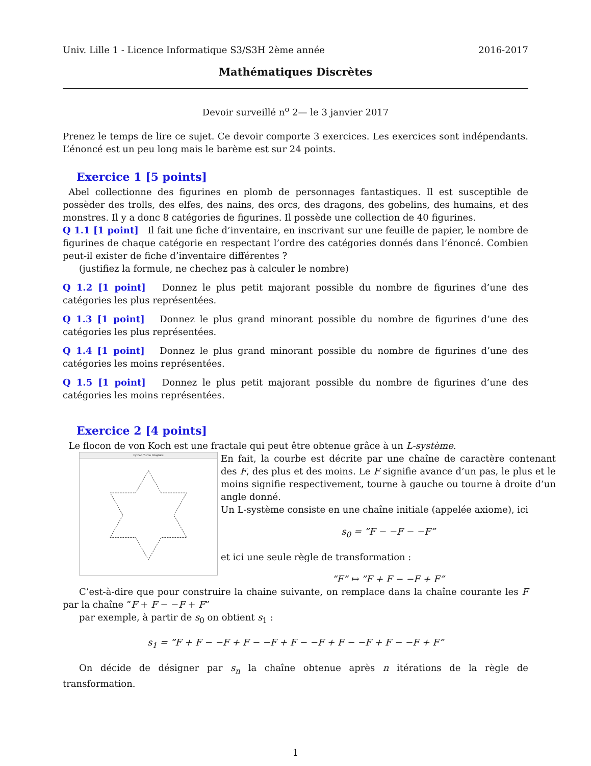Univ. Lille 1 - Licence Informatique S3/S3H 2ème année 2016-2017
Mathématiques Discrètes
Devoir surveillé n<sup>o</sup> 2— le 3 janvier 2017
Prenez le temps de lire ce sujet. Ce devoir comporte 3 exercices. Les exercices sont indépendants. L’énoncé est un peu long mais le barème est sur 24 points.
Exercice 1 [5 points]
Abel collectionne des figurines en plomb de personnages fantastiques. Il est susceptible de possèder des trolls, des elfes, des nains, des orcs, des dragons, des gobelins, des humains, et des monstres. Il y a donc 8 catégories de figurines. Il possède une collection de 40 figurines.
Q 1.1 [1 point] Il fait une fiche d’inventaire, en inscrivant sur une feuille de papier, le nombre de figurines de chaque catégorie en respectant l’ordre des catégories donnés dans l’énoncé. Combien peut-il exister de fiche d’inventaire différentes ?
(justifiez la formule, ne chechez pas à calculer le nombre)
Q 1.2 [1 point] Donnez le plus petit majorant possible du nombre de figurines d’une des catégories les plus représentées.
Q 1.3 [1 point] Donnez le plus grand minorant possible du nombre de figurines d’une des catégories les plus représentées.
Q 1.4 [1 point] Donnez le plus grand minorant possible du nombre de figurines d’une des catégories les moins représentées.
Q 1.5 [1 point] Donnez le plus petit majorant possible du nombre de figurines d’une des catégories les moins représentées.
Exercice 2 [4 points]
Le flocon de von Koch est une fractale qui peut être obtenue grâce à un L-système.
Python Turtle Graphics
En fait, la courbe est décrite par une chaîne de caractère contenant des F, des plus et des moins. Le F signifie avance d’un pas, le plus et le moins signifie respectivement, tourne à gauche ou tourne à droite d’un angle donné.
Un L-système consiste en une chaîne initiale (appelée axiome), ici
s<sub>0</sub> = ”F − −F − −F”
et ici une seule règle de transformation :
”F” ↦ ”F + F − −F + F”
C’est-à-dire que pour construire la chaine suivante, on remplace dans la chaîne courante les F par la chaîne ”F + F − −F + F”
par exemple, à partir de s<sub>0</sub> on obtient s<sub>1</sub> :
s<sub>1</sub> = ”F + F − −F + F − −F + F − −F + F − −F + F − −F + F”
On décide de désigner par s<sub>n</sub> la chaîne obtenue après n itérations de la règle de transformation.
1